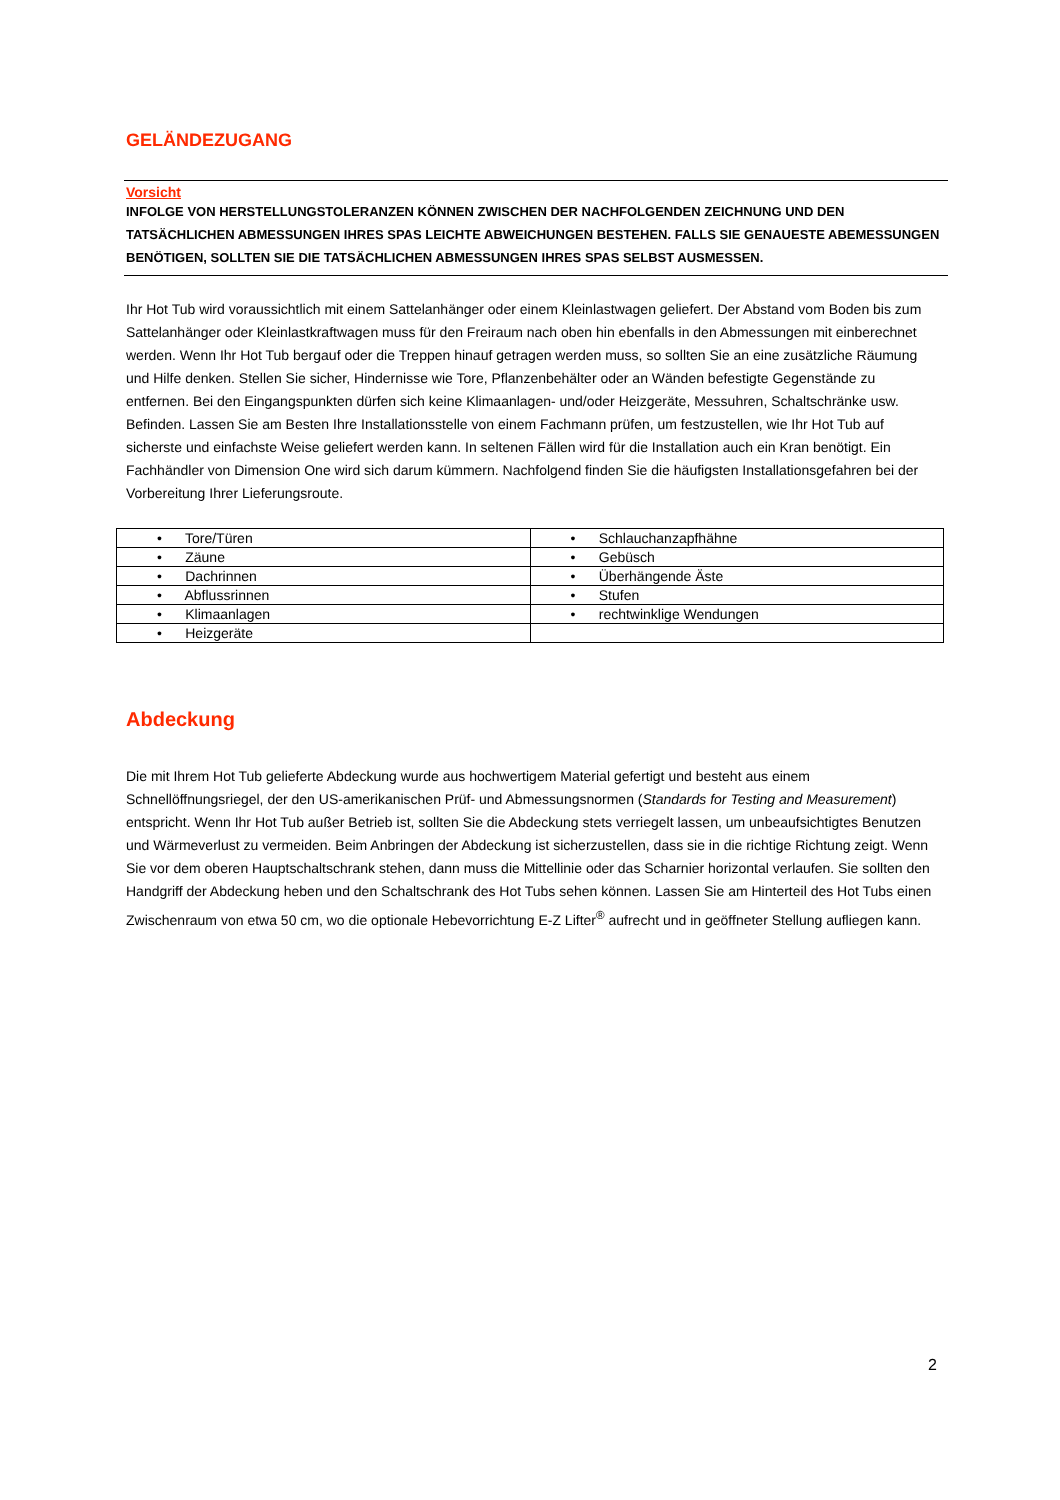GELÄNDEZUGANG
Vorsicht
INFOLGE VON HERSTELLUNGSTOLERANZEN KÖNNEN ZWISCHEN DER NACHFOLGENDEN ZEICHNUNG UND DEN TATSÄCHLICHEN ABMESSUNGEN IHRES SPAS LEICHTE ABWEICHUNGEN BESTEHEN. FALLS SIE GENAUESTE ABEMESSUNGEN BENÖTIGEN, SOLLTEN SIE DIE TATSÄCHLICHEN ABMESSUNGEN IHRES SPAS SELBST AUSMESSEN.
Ihr Hot Tub wird voraussichtlich mit einem Sattelanhänger oder einem Kleinlastwagen geliefert. Der Abstand vom Boden bis zum Sattelanhänger oder Kleinlastkraftwagen muss für den Freiraum nach oben hin ebenfalls in den Abmessungen mit einberechnet werden. Wenn Ihr Hot Tub bergauf oder die Treppen hinauf getragen werden muss, so sollten Sie an eine zusätzliche Räumung und Hilfe denken. Stellen Sie sicher, Hindernisse wie Tore, Pflanzenbehälter oder an Wänden befestigte Gegenstände zu entfernen. Bei den Eingangspunkten dürfen sich keine Klimaanlagen- und/oder Heizgeräte, Messuhren, Schaltschränke usw. Befinden. Lassen Sie am Besten Ihre Installationsstelle von einem Fachmann prüfen, um festzustellen, wie Ihr Hot Tub auf sicherste und einfachste Weise geliefert werden kann. In seltenen Fällen wird für die Installation auch ein Kran benötigt. Ein Fachhändler von Dimension One wird sich darum kümmern. Nachfolgend finden Sie die häufigsten Installationsgefahren bei der Vorbereitung Ihrer Lieferungsroute.
| • Tore/Türen | • Schlauchanzapfhähne |
| • Zäune | • Gebüsch |
| • Dachrinnen | • Überhängende Äste |
| • Abflussrinnen | • Stufen |
| • Klimaanlagen | • rechtwinklige Wendungen |
| • Heizgeräte | |
Abdeckung
Die mit Ihrem Hot Tub gelieferte Abdeckung wurde aus hochwertigem Material gefertigt und besteht aus einem Schnellöffnungsriegel, der den US-amerikanischen Prüf- und Abmessungsnormen (Standards for Testing and Measurement) entspricht. Wenn Ihr Hot Tub außer Betrieb ist, sollten Sie die Abdeckung stets verriegelt lassen, um unbeaufsichtigtes Benutzen und Wärmeverlust zu vermeiden. Beim Anbringen der Abdeckung ist sicherzustellen, dass sie in die richtige Richtung zeigt. Wenn Sie vor dem oberen Hauptschaltschrank stehen, dann muss die Mittellinie oder das Scharnier horizontal verlaufen. Sie sollten den Handgriff der Abdeckung heben und den Schaltschrank des Hot Tubs sehen können. Lassen Sie am Hinterteil des Hot Tubs einen Zwischenraum von etwa 50 cm, wo die optionale Hebevorrichtung E-Z Lifter<sup>®</sup> aufrecht und in geöffneter Stellung aufliegen kann.
2